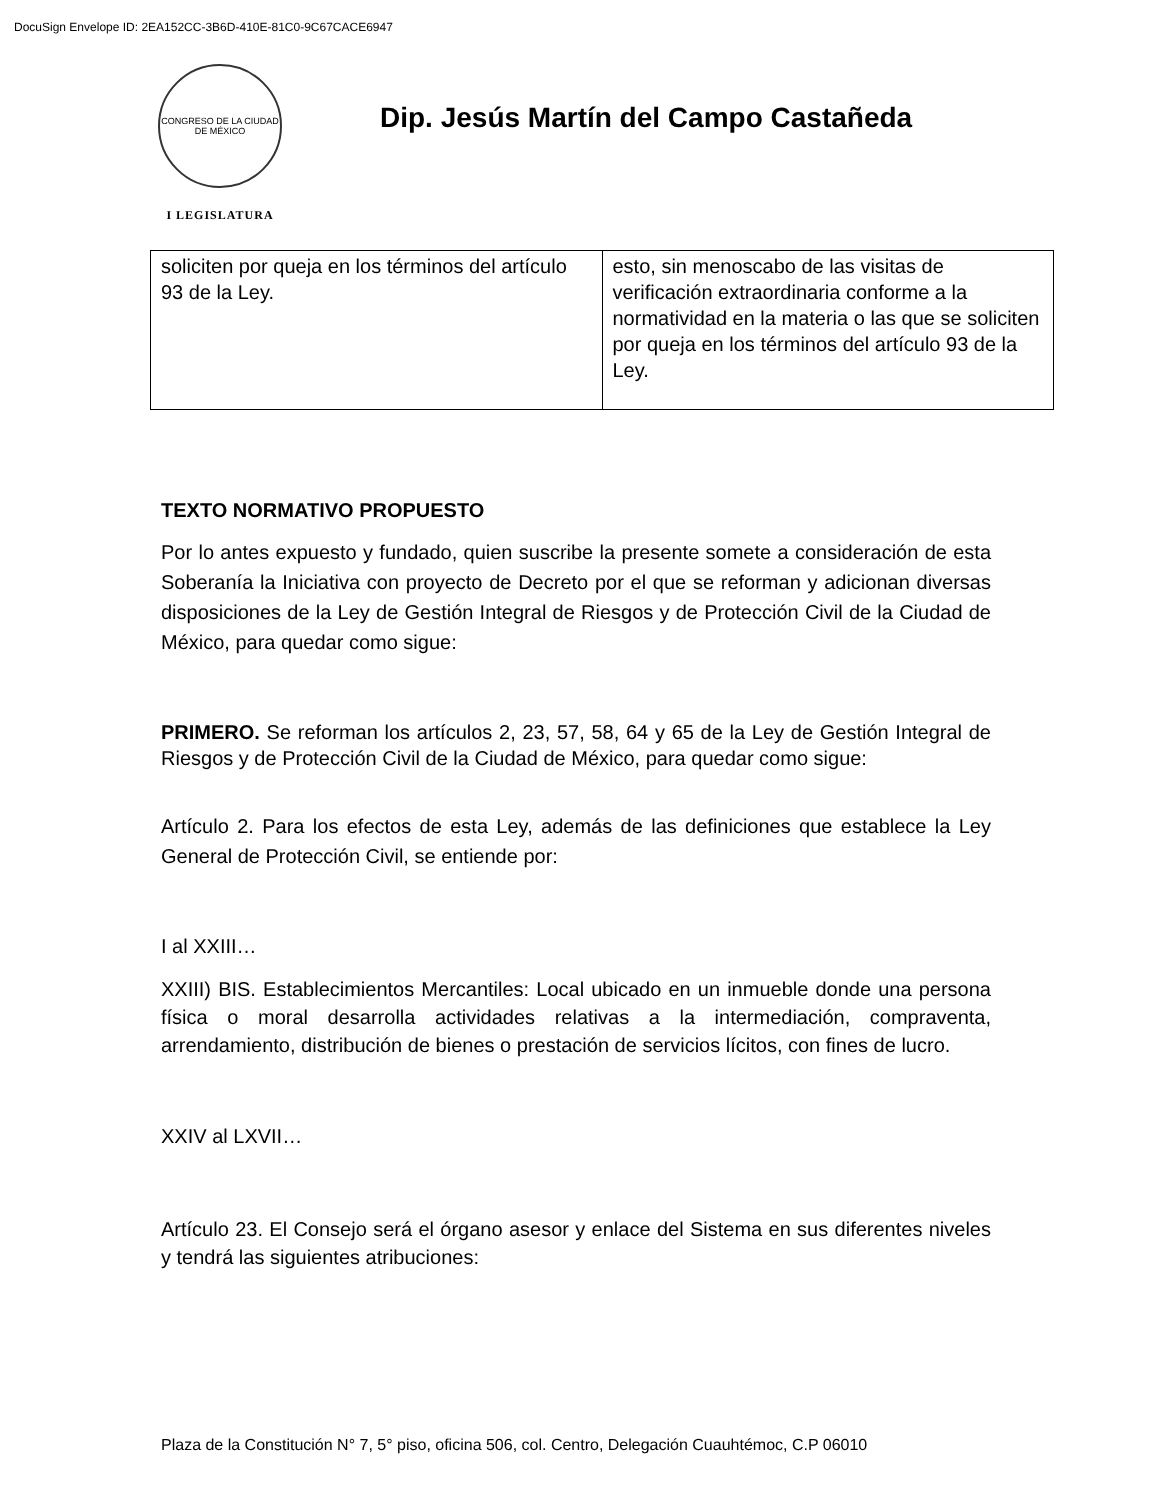DocuSign Envelope ID: 2EA152CC-3B6D-410E-81C0-9C67CACE6947
CONGRESO DE LA CIUDAD DE MÉXICO
I LEGISLATURA
Dip. Jesús Martín del Campo Castañeda
| soliciten por queja en los términos del artículo 93 de la Ley. | esto, sin menoscabo de las visitas de verificación extraordinaria conforme a la normatividad en la materia o las que se soliciten por queja en los términos del artículo 93 de la Ley. |
TEXTO NORMATIVO PROPUESTO
Por lo antes expuesto y fundado, quien suscribe la presente somete a consideración de esta Soberanía la Iniciativa con proyecto de Decreto por el que se reforman y adicionan diversas disposiciones de la Ley de Gestión Integral de Riesgos y de Protección Civil de la Ciudad de México, para quedar como sigue:
PRIMERO. Se reforman los artículos 2, 23, 57, 58, 64 y 65 de la Ley de Gestión Integral de Riesgos y de Protección Civil de la Ciudad de México, para quedar como sigue:
Artículo 2. Para los efectos de esta Ley, además de las definiciones que establece la Ley General de Protección Civil, se entiende por:
I al XXIII…
XXIII) BIS. Establecimientos Mercantiles: Local ubicado en un inmueble donde una persona física o moral desarrolla actividades relativas a la intermediación, compraventa, arrendamiento, distribución de bienes o prestación de servicios lícitos, con fines de lucro.
XXIV al LXVII…
Artículo 23. El Consejo será el órgano asesor y enlace del Sistema en sus diferentes niveles y tendrá las siguientes atribuciones:
Plaza de la Constitución N° 7, 5° piso, oficina 506, col. Centro, Delegación Cuauhtémoc, C.P 06010